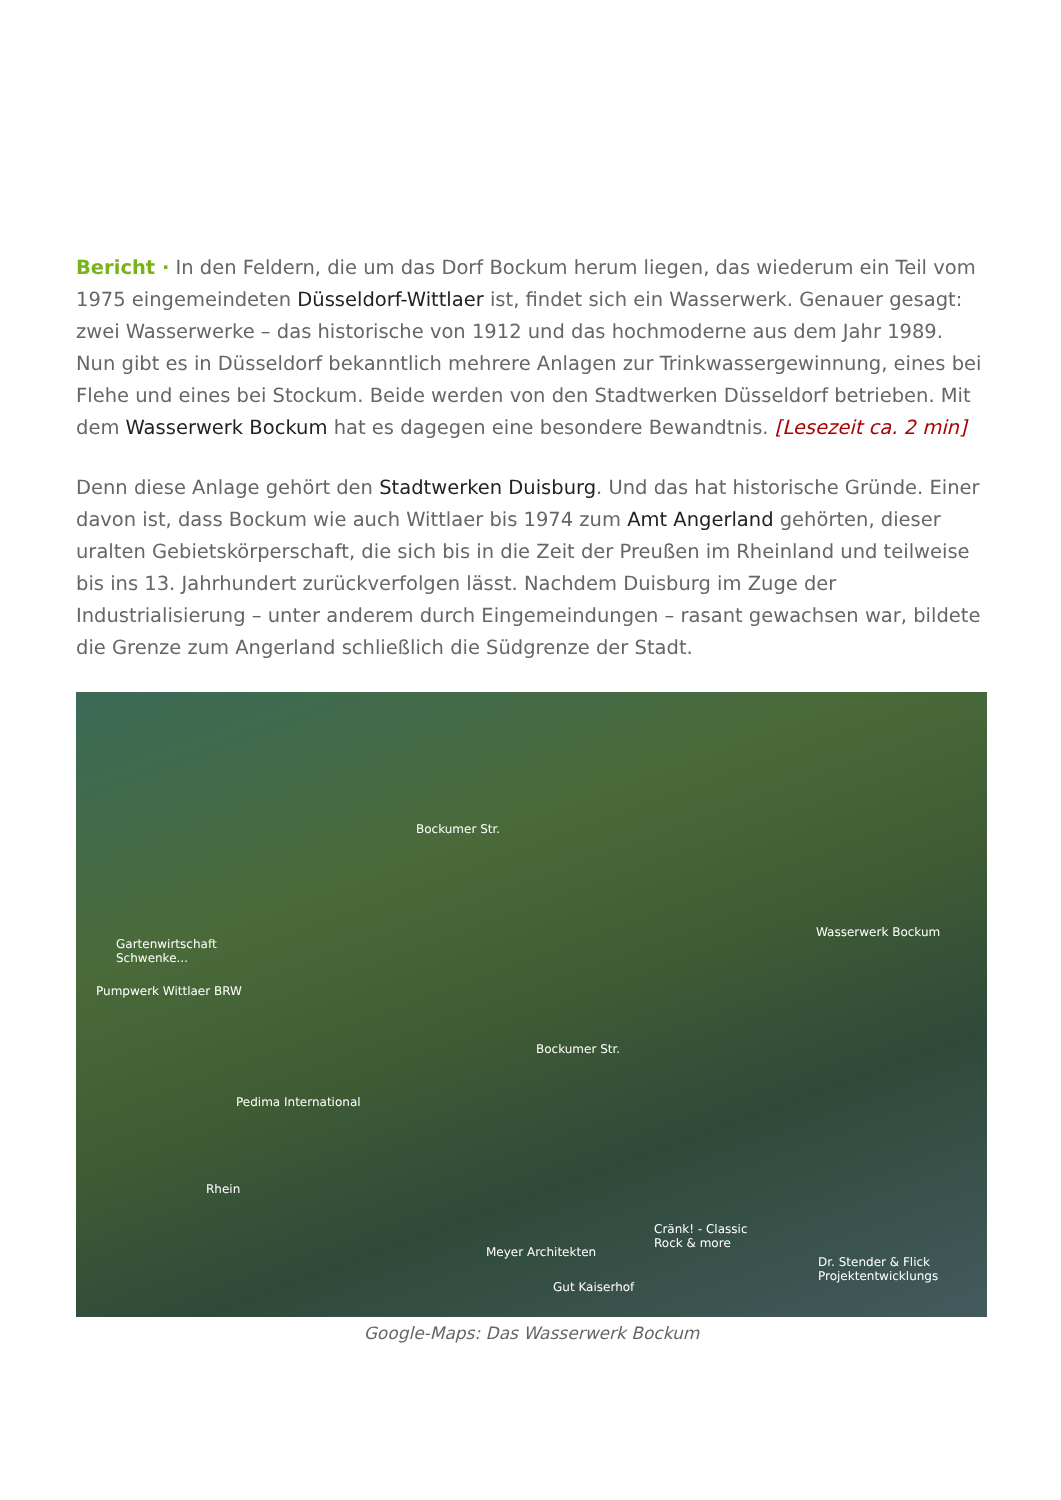Bericht · In den Feldern, die um das Dorf Bockum herum liegen, das wiederum ein Teil vom 1975 eingemeindeten Düsseldorf-Wittlaer ist, findet sich ein Wasserwerk. Genauer gesagt: zwei Wasserwerke – das historische von 1912 und das hochmoderne aus dem Jahr 1989. Nun gibt es in Düsseldorf bekanntlich mehrere Anlagen zur Trinkwassergewinnung, eines bei Flehe und eines bei Stockum. Beide werden von den Stadtwerken Düsseldorf betrieben. Mit dem Wasserwerk Bockum hat es dagegen eine besondere Bewandtnis. [Lesezeit ca. 2 min]
Denn diese Anlage gehört den Stadtwerken Duisburg. Und das hat historische Gründe. Einer davon ist, dass Bockum wie auch Wittlaer bis 1974 zum Amt Angerland gehörten, dieser uralten Gebietskörperschaft, die sich bis in die Zeit der Preußen im Rheinland und teilweise bis ins 13. Jahrhundert zurückverfolgen lässt. Nachdem Duisburg im Zuge der Industrialisierung – unter anderem durch Eingemeindungen – rasant gewachsen war, bildete die Grenze zum Angerland schließlich die Südgrenze der Stadt.
Bockumer Str.
Gartenwirtschaft
Schwenke...
Pumpwerk Wittlaer BRW
Wasserwerk Bockum
Bockumer Str.
Pedima International
Rhein
Cränk! - Classic
Rock & more
Meyer Architekten
Dr. Stender & Flick
Projektentwicklungs
Gut Kaiserhof
Google-Maps: Das Wasserwerk Bockum